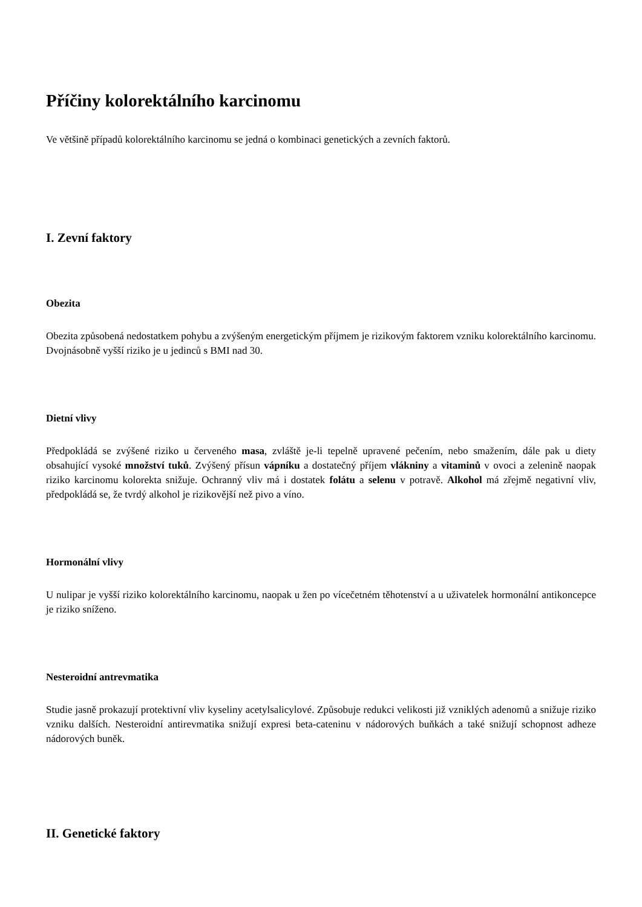Příčiny kolorektálního karcinomu
Ve většině případů kolorektálního karcinomu se jedná o kombinaci genetických a zevních faktorů.
I. Zevní faktory
Obezita
Obezita způsobená nedostatkem pohybu a zvýšeným energetickým příjmem je rizikovým faktorem vzniku kolorektálního karcinomu. Dvojnásobně vyšší riziko je u jedinců s BMI nad 30.
Dietní vlivy
Předpokládá se zvýšené riziko u červeného masa, zvláště je-li tepelně upravené pečením, nebo smažením, dále pak u diety obsahující vysoké množství tuků. Zvýšený přísun vápníku a dostatečný příjem vlákniny a vitaminů v ovoci a zelenině naopak riziko karcinomu kolorekta snižuje. Ochranný vliv má i dostatek folátu a selenu v potravě. Alkohol má zřejmě negativní vliv, předpokládá se, že tvrdý alkohol je rizikovější než pivo a víno.
Hormonální vlivy
U nulipar je vyšší riziko kolorektálního karcinomu, naopak u žen po vícečetném těhotenství a u uživatelek hormonální antikoncepce je riziko sníženo.
Nesteroidní antrevmatika
Studie jasně prokazují protektivní vliv kyseliny acetylsalicylové. Způsobuje redukci velikosti již vzniklých adenomů a snižuje riziko vzniku dalších. Nesteroidní antirevmatika snižují expresi beta-cateninu v nádorových buňkách a také snižují schopnost adheze nádorových buněk.
II. Genetické faktory